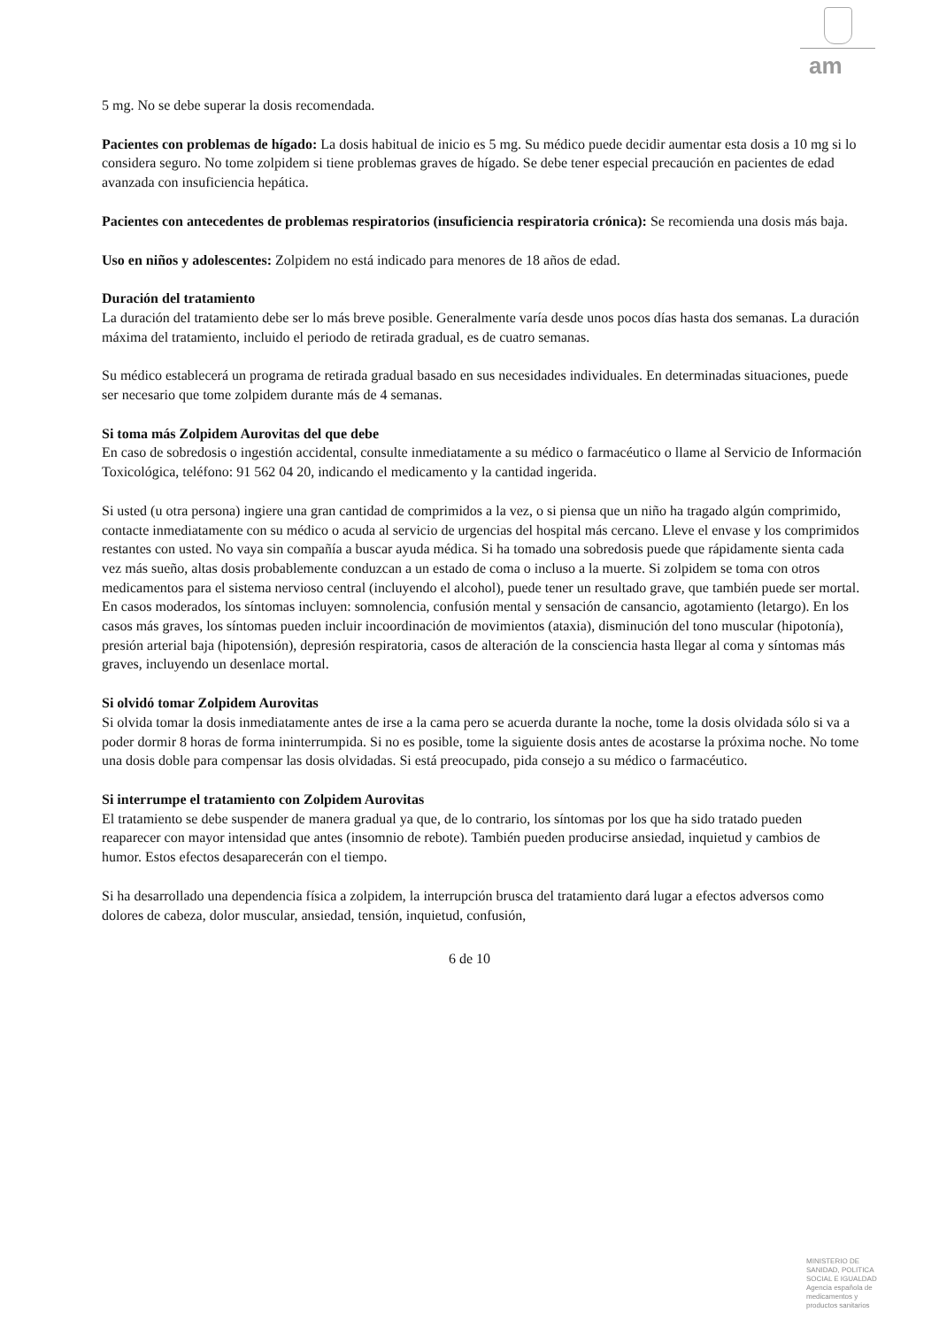am
5 mg. No se debe superar la dosis recomendada.
Pacientes con problemas de hígado: La dosis habitual de inicio es 5 mg. Su médico puede decidir aumentar esta dosis a 10 mg si lo considera seguro. No tome zolpidem si tiene problemas graves de hígado. Se debe tener especial precaución en pacientes de edad avanzada con insuficiencia hepática.
Pacientes con antecedentes de problemas respiratorios (insuficiencia respiratoria crónica): Se recomienda una dosis más baja.
Uso en niños y adolescentes: Zolpidem no está indicado para menores de 18 años de edad.
Duración del tratamiento
La duración del tratamiento debe ser lo más breve posible. Generalmente varía desde unos pocos días hasta dos semanas. La duración máxima del tratamiento, incluido el periodo de retirada gradual, es de cuatro semanas.
Su médico establecerá un programa de retirada gradual basado en sus necesidades individuales. En determinadas situaciones, puede ser necesario que tome zolpidem durante más de 4 semanas.
Si toma más Zolpidem Aurovitas del que debe
En caso de sobredosis o ingestión accidental, consulte inmediatamente a su médico o farmacéutico o llame al Servicio de Información Toxicológica, teléfono: 91 562 04 20, indicando el medicamento y la cantidad ingerida.
Si usted (u otra persona) ingiere una gran cantidad de comprimidos a la vez, o si piensa que un niño ha tragado algún comprimido, contacte inmediatamente con su médico o acuda al servicio de urgencias del hospital más cercano. Lleve el envase y los comprimidos restantes con usted. No vaya sin compañía a buscar ayuda médica. Si ha tomado una sobredosis puede que rápidamente sienta cada vez más sueño, altas dosis probablemente conduzcan a un estado de coma o incluso a la muerte. Si zolpidem se toma con otros medicamentos para el sistema nervioso central (incluyendo el alcohol), puede tener un resultado grave, que también puede ser mortal. En casos moderados, los síntomas incluyen: somnolencia, confusión mental y sensación de cansancio, agotamiento (letargo). En los casos más graves, los síntomas pueden incluir incoordinación de movimientos (ataxia), disminución del tono muscular (hipotonía), presión arterial baja (hipotensión), depresión respiratoria, casos de alteración de la consciencia hasta llegar al coma y síntomas más graves, incluyendo un desenlace mortal.
Si olvidó tomar Zolpidem Aurovitas
Si olvida tomar la dosis inmediatamente antes de irse a la cama pero se acuerda durante la noche, tome la dosis olvidada sólo si va a poder dormir 8 horas de forma ininterrumpida. Si no es posible, tome la siguiente dosis antes de acostarse la próxima noche. No tome una dosis doble para compensar las dosis olvidadas. Si está preocupado, pida consejo a su médico o farmacéutico.
Si interrumpe el tratamiento con Zolpidem Aurovitas
El tratamiento se debe suspender de manera gradual ya que, de lo contrario, los síntomas por los que ha sido tratado pueden reaparecer con mayor intensidad que antes (insomnio de rebote). También pueden producirse ansiedad, inquietud y cambios de humor. Estos efectos desaparecerán con el tiempo.
Si ha desarrollado una dependencia física a zolpidem, la interrupción brusca del tratamiento dará lugar a efectos adversos como dolores de cabeza, dolor muscular, ansiedad, tensión, inquietud, confusión,
6 de 10
MINISTERIO DE
SANIDAD, POLITICA
SOCIAL E IGUALDAD
Agencia española de
medicamentos y
productos sanitarios